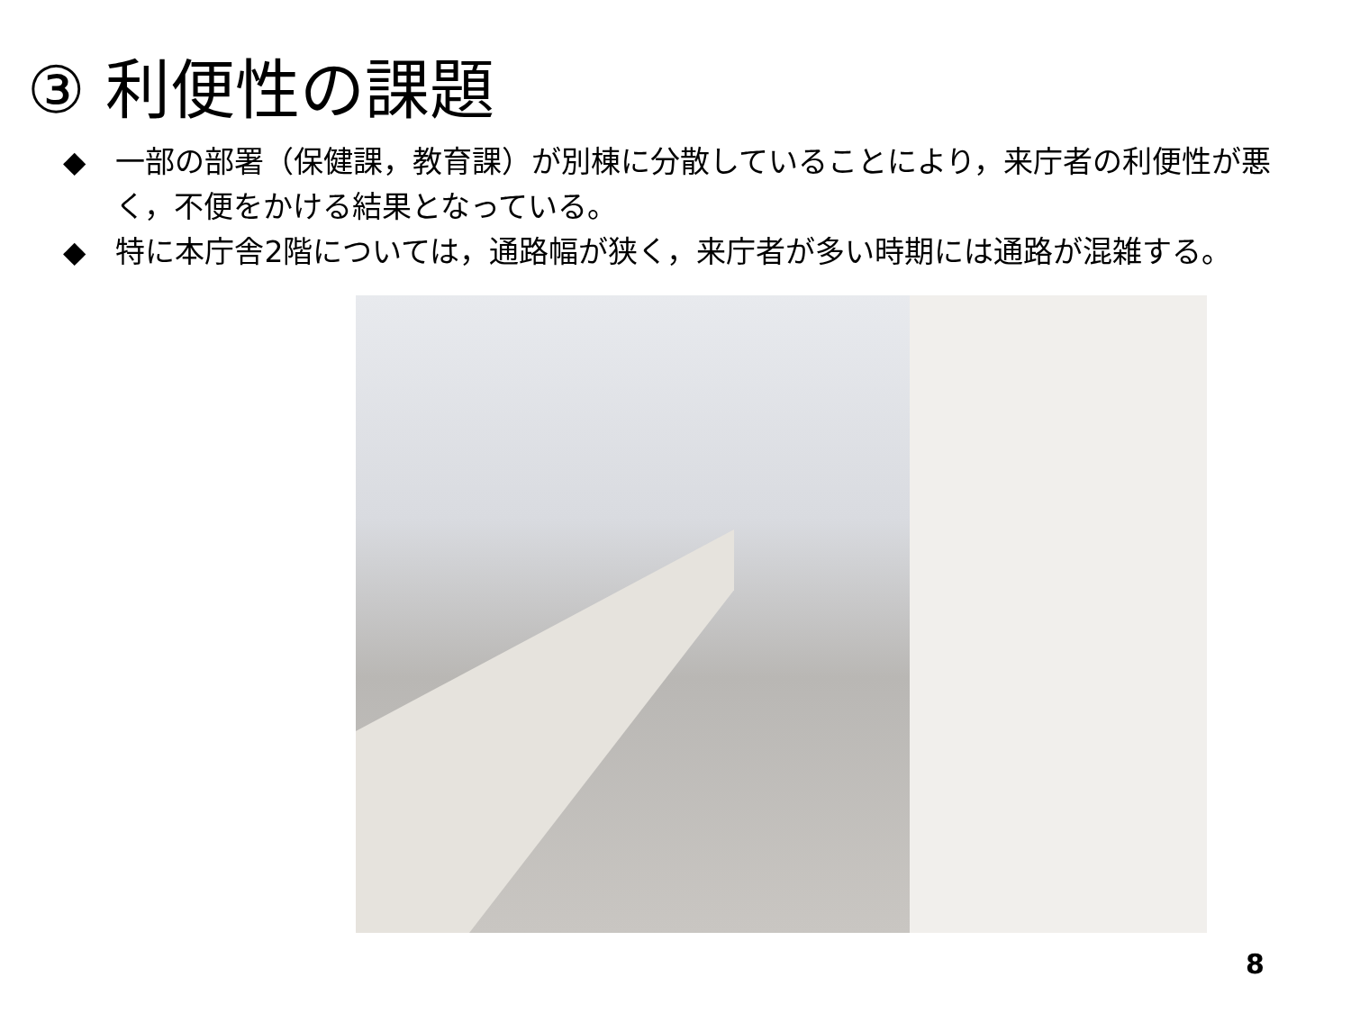③ 利便性の課題
◆　一部の部署（保健課，教育課）が別棟に分散していることにより，来庁者の利便性が悪く，不便をかける結果となっている。
◆　特に本庁舎2階については，通路幅が狭く，来庁者が多い時期には通路が混雑する。
8